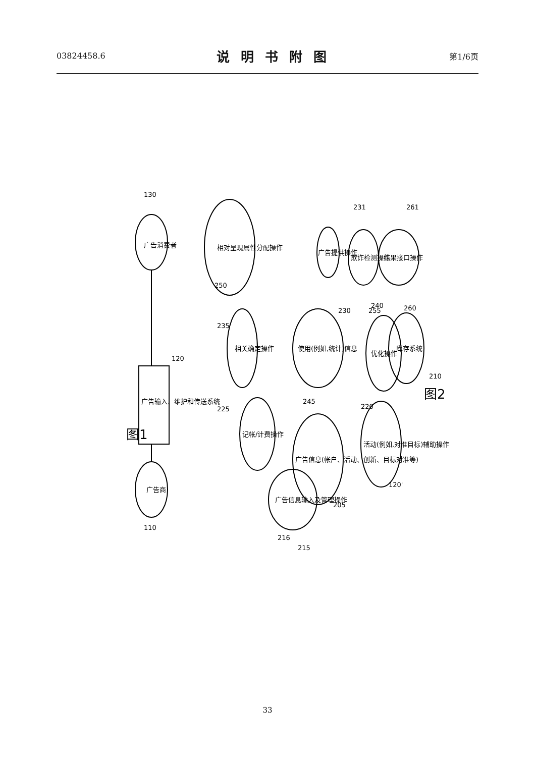03824458.6 说明书附图 第1/6页
广告商
广告消费者
广告输入、维护和传送系统
相对呈现属性分配操作
相关确定操作
使用(例如,统计)信息
记帐/计费操作
广告信息(帐户、活动、创新、目标对准等)
广告信息输入及管理操作
广告提供操作
欺诈检测操作
结果接口操作
优化操作
库存系统
活动(例如,对准目标)辅助操作
图1
图2
130
120
110
235
245
225
205
220
120'
215
216
230
231
250
255
260
261
240
210
33